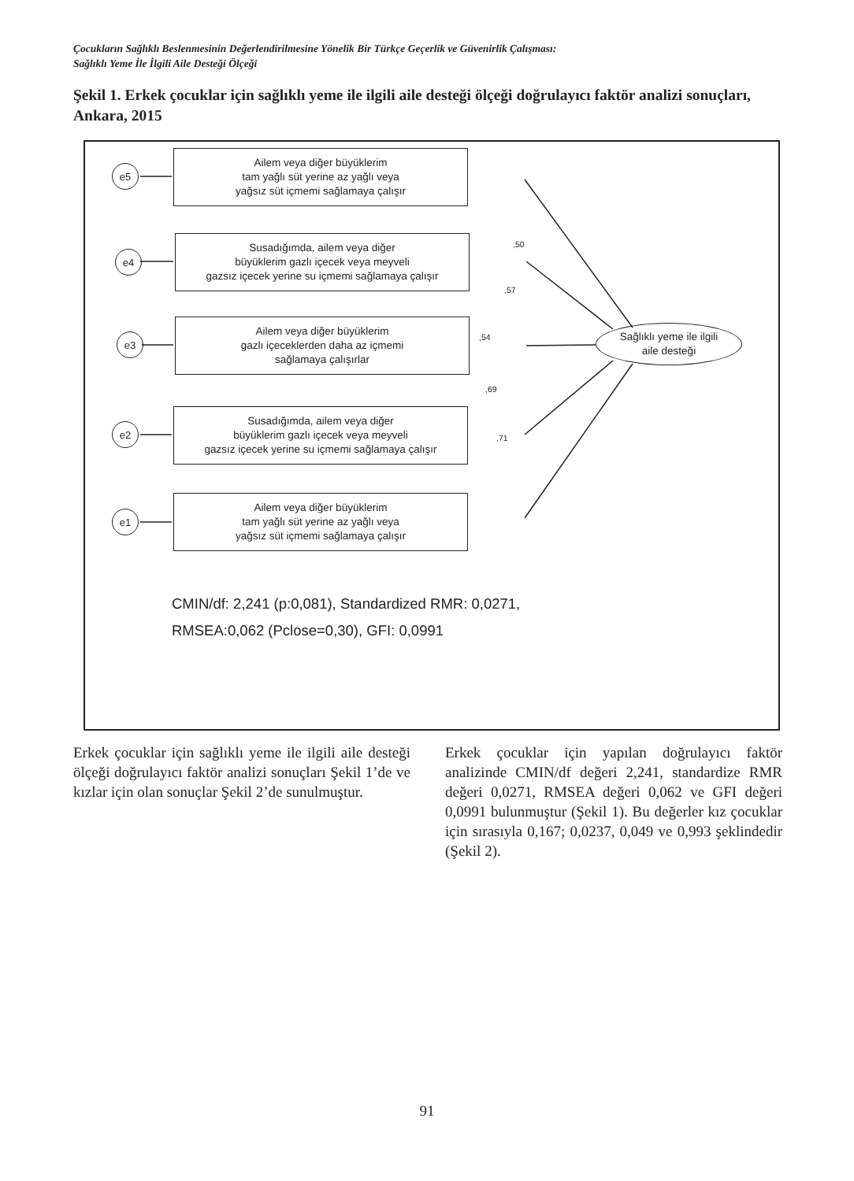Çocukların Sağlıklı Beslenmesinin Değerlendirilmesine Yönelik Bir Türkçe Geçerlik ve Güvenirlik Çalışması:
Sağlıklı Yeme İle İlgili Aile Desteği Ölçeği
Şekil 1. Erkek çocuklar için sağlıklı yeme ile ilgili aile desteği ölçeği doğrulayıcı faktör analizi sonuçları, Ankara, 2015
e5
Ailem veya diğer büyüklerim
tam yağlı süt yerine az yağlı veya
yağsız süt içmemi sağlamaya çalışır
e4
Susadığımda, ailem veya diğer
büyüklerim gazlı içecek veya meyveli
gazsız içecek yerine su içmemi sağlamaya çalışır
e3
Ailem veya diğer büyüklerim
gazlı içeceklerden daha az içmemi
sağlamaya çalışırlar
e2
Susadığımda, ailem veya diğer
büyüklerim gazlı içecek veya meyveli
gazsız içecek yerine su içmemi sağlamaya çalışır
e1
Ailem veya diğer büyüklerim
tam yağlı süt yerine az yağlı veya
yağsız süt içmemi sağlamaya çalışır
Sağlıklı yeme ile ilgili
aile desteği
,50
,57
,54
,69
,71
CMIN/df: 2,241 (p:0,081), Standardized RMR: 0,0271,
RMSEA:0,062 (Pclose=0,30), GFI: 0,0991
Erkek çocuklar için sağlıklı yeme ile ilgili aile desteği ölçeği doğrulayıcı faktör analizi sonuçları Şekil 1’de ve kızlar için olan sonuçlar Şekil 2’de sunulmuştur.
Erkek çocuklar için yapılan doğrulayıcı faktör analizinde CMIN/df değeri 2,241, standardize RMR değeri 0,0271, RMSEA değeri 0,062 ve GFI değeri 0,0991 bulunmuştur (Şekil 1). Bu değerler kız çocuklar için sırasıyla 0,167; 0,0237, 0,049 ve 0,993 şeklindedir (Şekil 2).
91